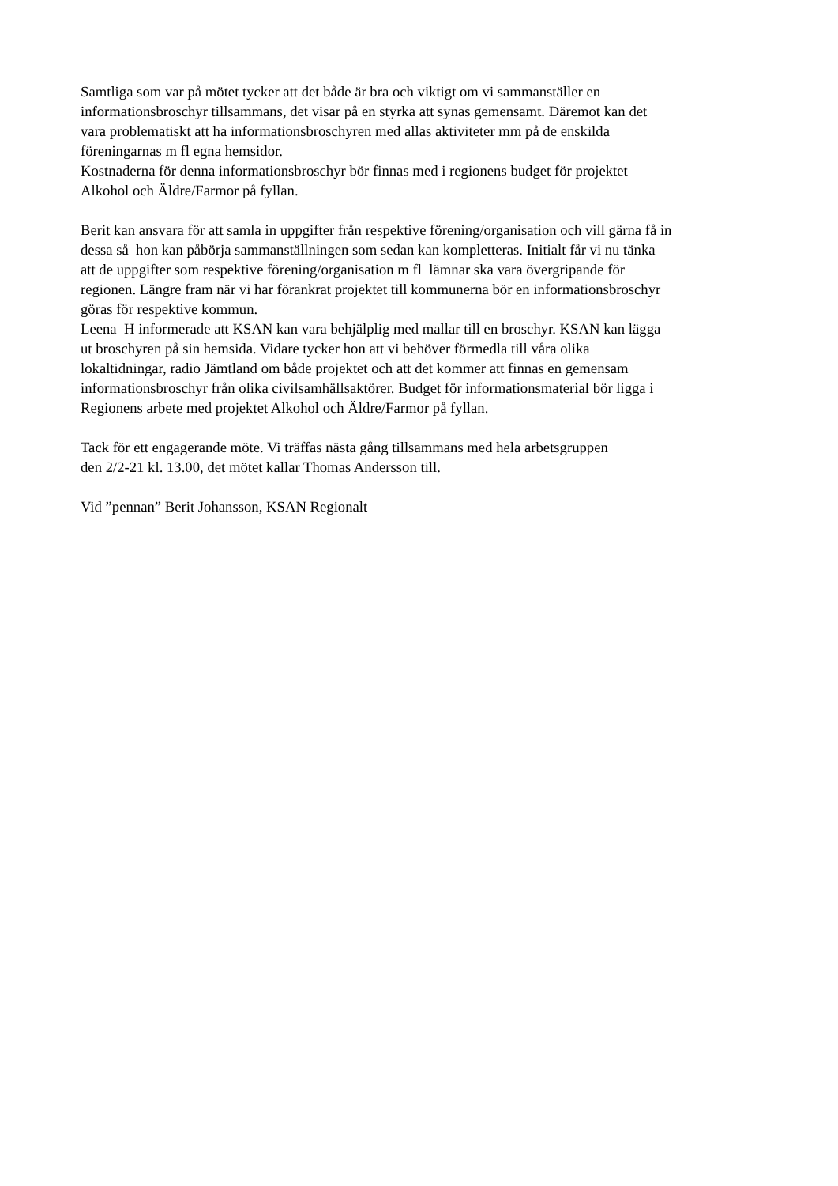Samtliga som var på mötet tycker att det både är bra och viktigt om vi sammanställer en
informationsbroschyr tillsammans, det visar på en styrka att synas gemensamt. Däremot kan det
vara problematiskt att ha informationsbroschyren med allas aktiviteter mm på de enskilda
föreningarnas m fl egna hemsidor.
Kostnaderna för denna informationsbroschyr bör finnas med i regionens budget för projektet
Alkohol och Äldre/Farmor på fyllan.
Berit kan ansvara för att samla in uppgifter från respektive förening/organisation och vill gärna få in
dessa så hon kan påbörja sammanställningen som sedan kan kompletteras. Initialt får vi nu tänka
att de uppgifter som respektive förening/organisation m fl lämnar ska vara övergripande för
regionen. Längre fram när vi har förankrat projektet till kommunerna bör en informationsbroschyr
göras för respektive kommun.
Leena H informerade att KSAN kan vara behjälplig med mallar till en broschyr. KSAN kan lägga
ut broschyren på sin hemsida. Vidare tycker hon att vi behöver förmedla till våra olika
lokaltidningar, radio Jämtland om både projektet och att det kommer att finnas en gemensam
informationsbroschyr från olika civilsamhällsaktörer. Budget för informationsmaterial bör ligga i
Regionens arbete med projektet Alkohol och Äldre/Farmor på fyllan.
Tack för ett engagerande möte. Vi träffas nästa gång tillsammans med hela arbetsgruppen
den 2/2-21 kl. 13.00, det mötet kallar Thomas Andersson till.
Vid ”pennan” Berit Johansson, KSAN Regionalt